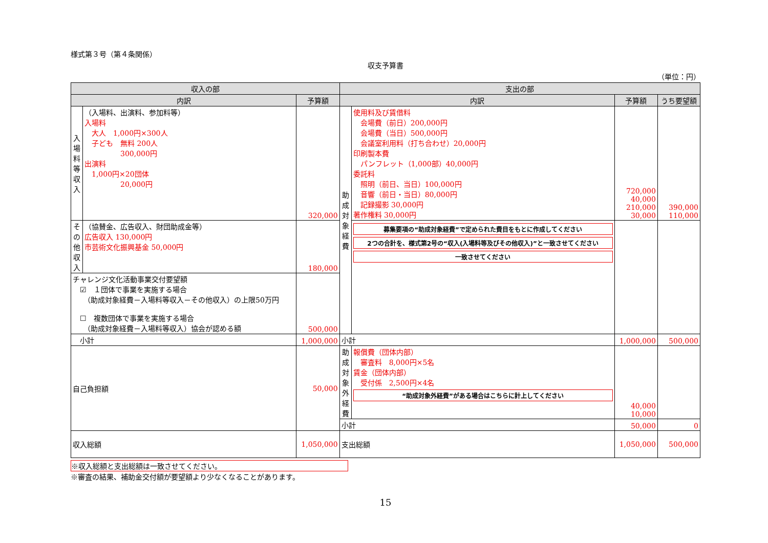様式第３号（第４条関係）
収支予算書
（単位：円）
| 収入の部 | | | 支出の部 | | | |
| --- | --- | --- | --- | --- | --- | --- |
| 内訳 | | 予算額 | 内訳 | | 予算額 | うち要望額 |
| 入場料等収入 | （入場料、出演料、参加料等） 入場料 大人 1,000円×300人 子ども 無料 200人 300,000円 出演料 1,000円×20団体 20,000円 | 320,000 | 助成対象経費 | 使用料及び賃借料 会場費（前日）200,000円 会場費（当日）500,000円 会議室利用料（打ち合わせ）20,000円 印刷製本費 パンフレット（1,000部）40,000円 委託料 照明（前日、当日）100,000円 音響（前日・当日）80,000円 記録撮影 30,000円 著作権料 30,000円 | 720,000 40,000 210,000 30,000 | 390,000 110,000 |
| その他収入 | （協賛金、広告収入、財団助成金等） 広告収入 130,000円 市芸術文化振興基金 50,000円 | 180,000 | | 募集要項の“助成対象経費”で定められた費目をもとに作成してください 2つの合計を、様式第2号の“収入(入場料等及びその他収入)”と一致させてください 一致させてください | | |
| チャレンジ文化活動事業交付要望額 ☑ １団体で事業を実施する場合 （助成対象経費－入場料等収入－その他収入）の上限50万円 ☐ 複数団体で事業を実施する場合 （助成対象経費－入場料等収入）協会が認める額 | | 500,000 | | | | |
| 小計 | | 1,000,000 | 小計 | | 1,000,000 | 500,000 |
| 自己負担額 | | 50,000 | 助成対象外経費 | 報償費（団体内部） 審査料 8,000円×5名 賃金（団体内部） 受付係 2,500円×4名 “助成対象外経費”がある場合はこちらに計上してください | 40,000 10,000 | |
| | | | 小計 | | 50,000 | 0 |
| 収入総額 | | 1,050,000 | 支出総額 | | 1,050,000 | 500,000 |
※収入総額と支出総額は一致させてください。
※審査の結果、補助金交付額が要望額より少なくなることがあります。
15